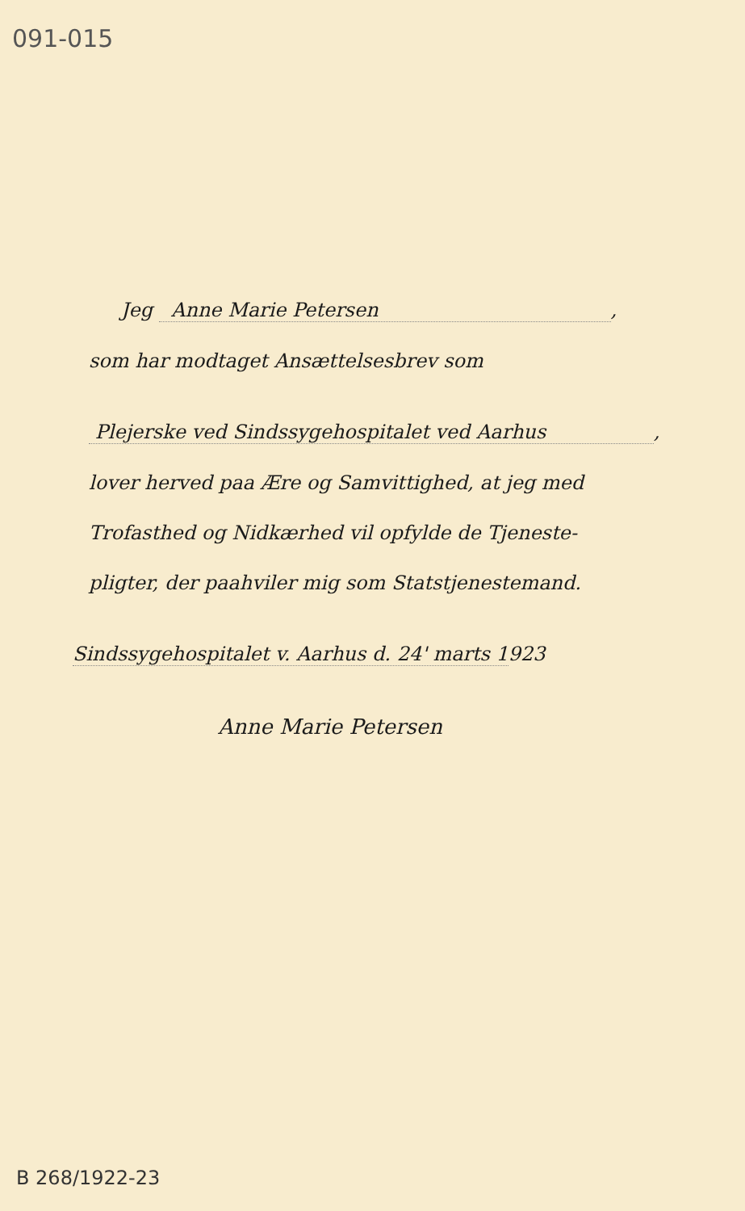091-015
Jeg Anne Marie Petersen,
som har modtaget Ansættelsesbrev som
Plejerske ved Sindssygehospitalet ved Aarhus,
lover herved paa Ære og Samvittighed, at jeg med
Trofasthed og Nidkærhed vil opfylde de Tjeneste-
pligter, der paahviler mig som Statstjenestemand.
Sindssygehospitalet v. Aarhus d. 24' marts 1923
Anne Marie Petersen
B 268/1922-23